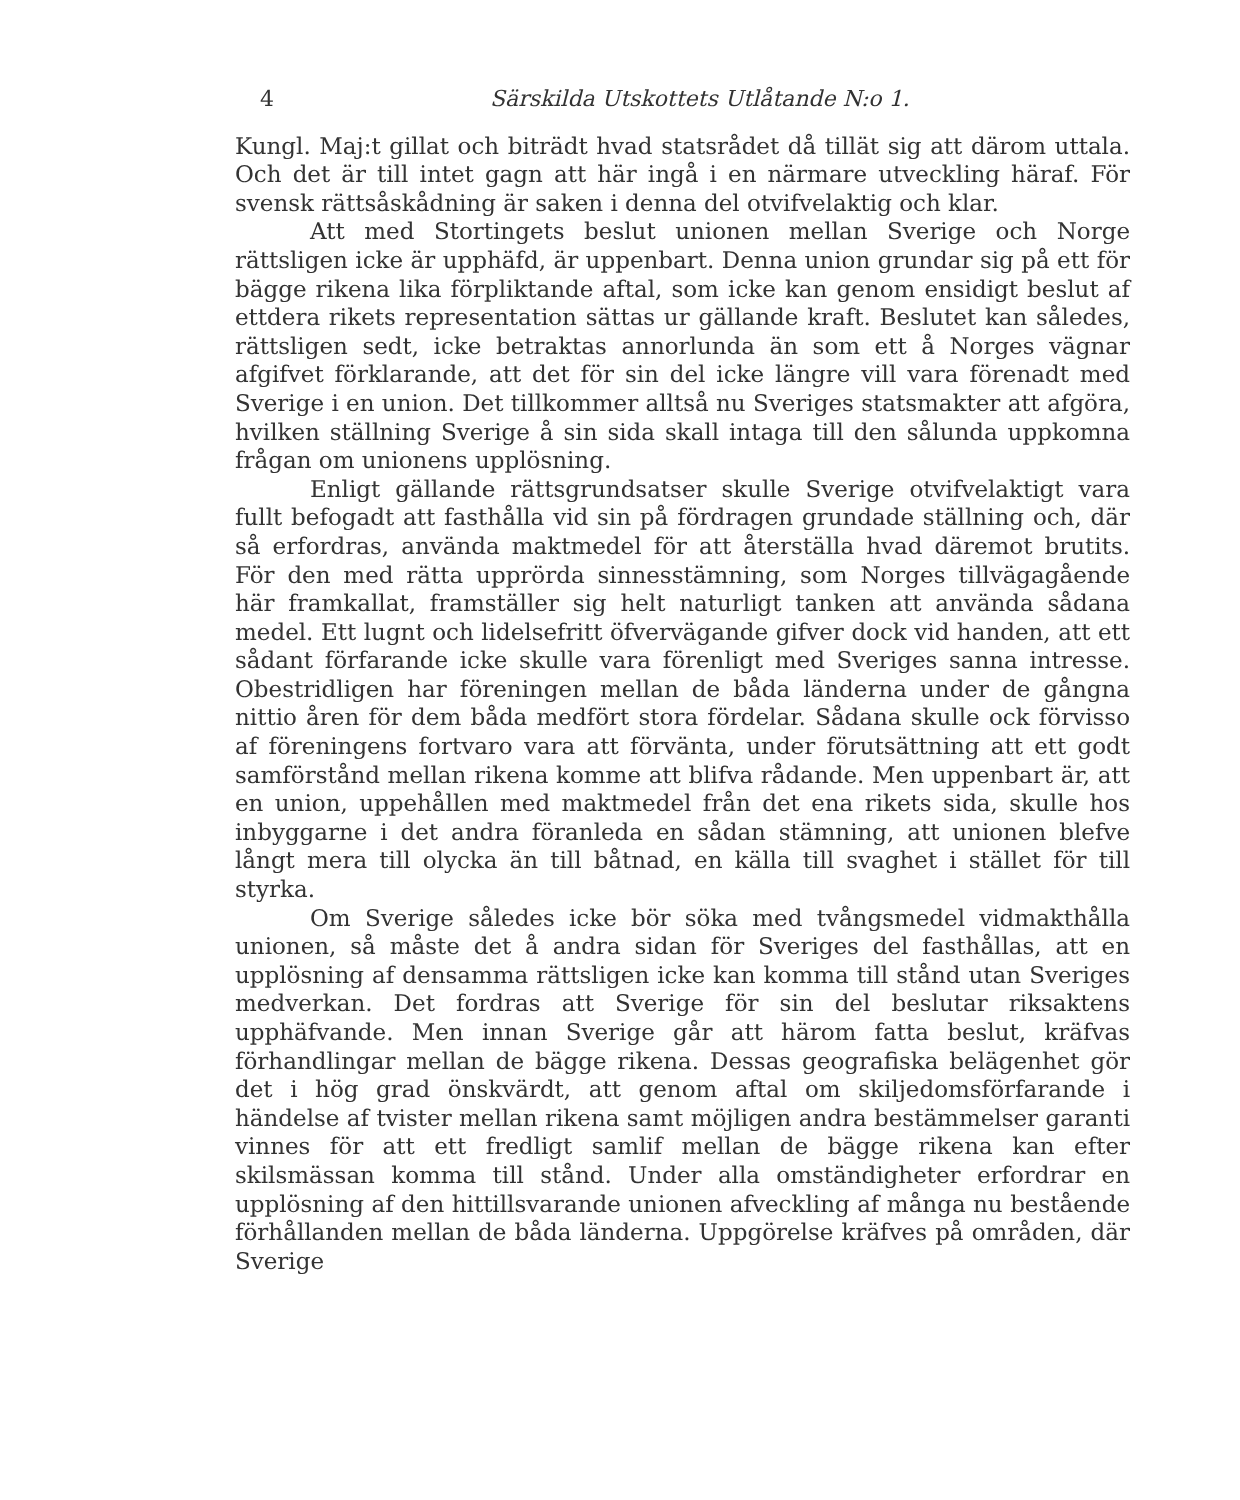4 Särskilda Utskottets Utlåtande N:o 1.
Kungl. Maj:t gillat och biträdt hvad statsrådet då tillät sig att därom uttala. Och det är till intet gagn att här ingå i en närmare utveckling häraf. För svensk rättsåskådning är saken i denna del otvifvelaktig och klar.
Att med Stortingets beslut unionen mellan Sverige och Norge rättsligen icke är upphäfd, är uppenbart. Denna union grundar sig på ett för bägge rikena lika förpliktande aftal, som icke kan genom ensidigt beslut af ettdera rikets representation sättas ur gällande kraft. Beslutet kan således, rättsligen sedt, icke betraktas annorlunda än som ett å Norges vägnar afgifvet förklarande, att det för sin del icke längre vill vara förenadt med Sverige i en union. Det tillkommer alltså nu Sveriges statsmakter att afgöra, hvilken ställning Sverige å sin sida skall intaga till den sålunda uppkomna frågan om unionens upplösning.
Enligt gällande rättsgrundsatser skulle Sverige otvifvelaktigt vara fullt befogadt att fasthålla vid sin på fördragen grundade ställning och, där så erfordras, använda maktmedel för att återställa hvad däremot brutits. För den med rätta upprörda sinnesstämning, som Norges tillvägagående här framkallat, framställer sig helt naturligt tanken att använda sådana medel. Ett lugnt och lidelsefritt öfvervägande gifver dock vid handen, att ett sådant förfarande icke skulle vara förenligt med Sveriges sanna intresse. Obestridligen har föreningen mellan de båda länderna under de gångna nittio åren för dem båda medfört stora fördelar. Sådana skulle ock förvisso af föreningens fortvaro vara att förvänta, under förutsättning att ett godt samförstånd mellan rikena komme att blifva rådande. Men uppenbart är, att en union, uppehållen med maktmedel från det ena rikets sida, skulle hos inbyggarne i det andra föranleda en sådan stämning, att unionen blefve långt mera till olycka än till båtnad, en källa till svaghet i stället för till styrka.
Om Sverige således icke bör söka med tvångsmedel vidmakthålla unionen, så måste det å andra sidan för Sveriges del fasthållas, att en upplösning af densamma rättsligen icke kan komma till stånd utan Sveriges medverkan. Det fordras att Sverige för sin del beslutar riksaktens upphäfvande. Men innan Sverige går att härom fatta beslut, kräfvas förhandlingar mellan de bägge rikena. Dessas geografiska belägenhet gör det i hög grad önskvärdt, att genom aftal om skiljedomsförfarande i händelse af tvister mellan rikena samt möjligen andra bestämmelser garanti vinnes för att ett fredligt samlif mellan de bägge rikena kan efter skilsmässan komma till stånd. Under alla omständigheter erfordrar en upplösning af den hittillsvarande unionen afveckling af många nu bestående förhållanden mellan de båda länderna. Uppgörelse kräfves på områden, där Sverige